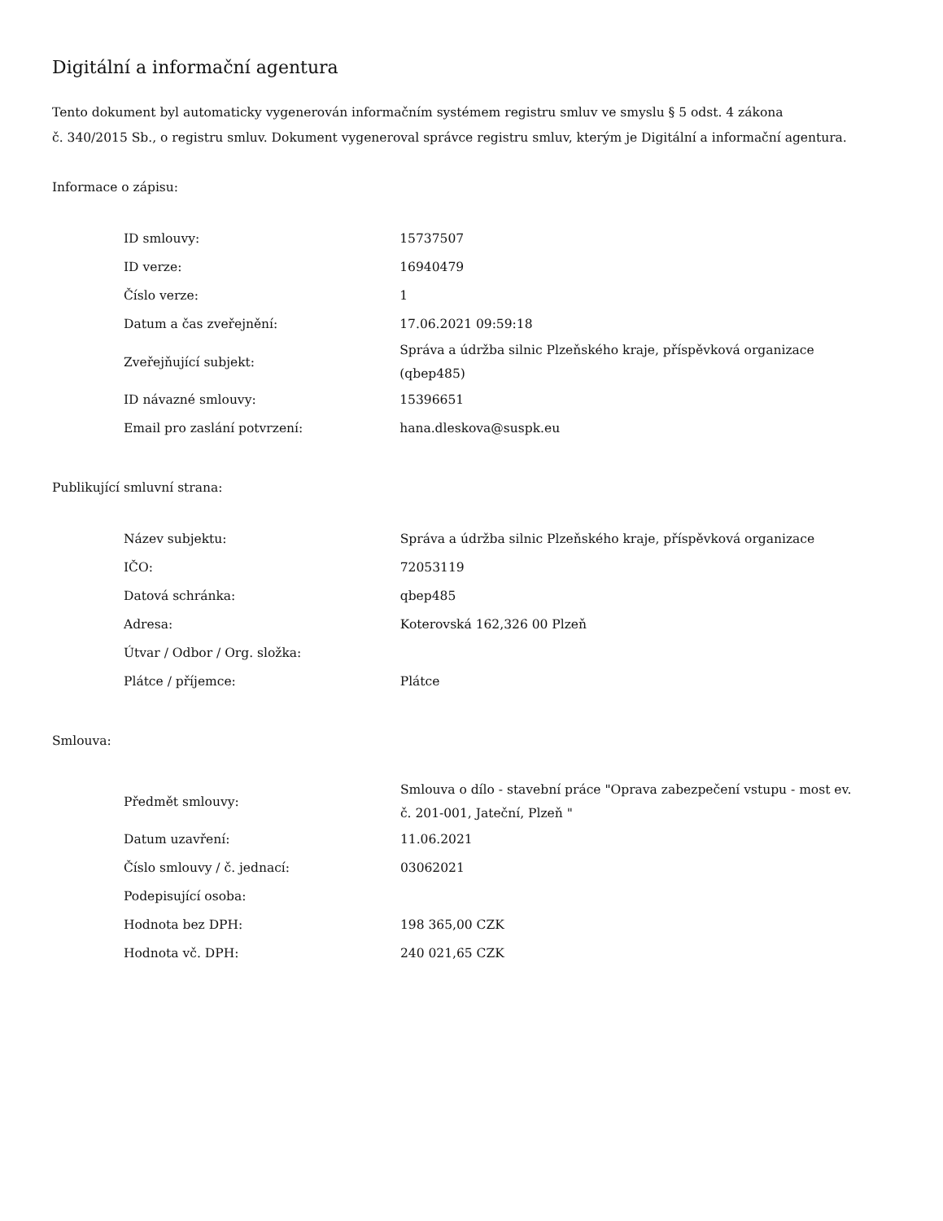Digitální a informační agentura
Tento dokument byl automaticky vygenerován informačním systémem registru smluv ve smyslu § 5 odst. 4 zákona
č. 340/2015 Sb., o registru smluv. Dokument vygeneroval správce registru smluv, kterým je Digitální a informační agentura.
Informace o zápisu:
| ID smlouvy: | 15737507 |
| ID verze: | 16940479 |
| Číslo verze: | 1 |
| Datum a čas zveřejnění: | 17.06.2021 09:59:18 |
| Zveřejňující subjekt: | Správa a údržba silnic Plzeňského kraje, příspěvková organizace (qbep485) |
| ID návazné smlouvy: | 15396651 |
| Email pro zaslání potvrzení: | hana.dleskova@suspk.eu |
Publikující smluvní strana:
| Název subjektu: | Správa a údržba silnic Plzeňského kraje, příspěvková organizace |
| IČO: | 72053119 |
| Datová schránka: | qbep485 |
| Adresa: | Koterovská 162,326 00 Plzeň |
| Útvar / Odbor / Org. složka: | |
| Plátce / příjemce: | Plátce |
Smlouva:
| Předmět smlouvy: | Smlouva o dílo - stavební práce "Oprava zabezpečení vstupu - most ev. č. 201-001, Jateční, Plzeň " |
| Datum uzavření: | 11.06.2021 |
| Číslo smlouvy / č. jednací: | 03062021 |
| Podepisující osoba: | |
| Hodnota bez DPH: | 198 365,00 CZK |
| Hodnota vč. DPH: | 240 021,65 CZK |